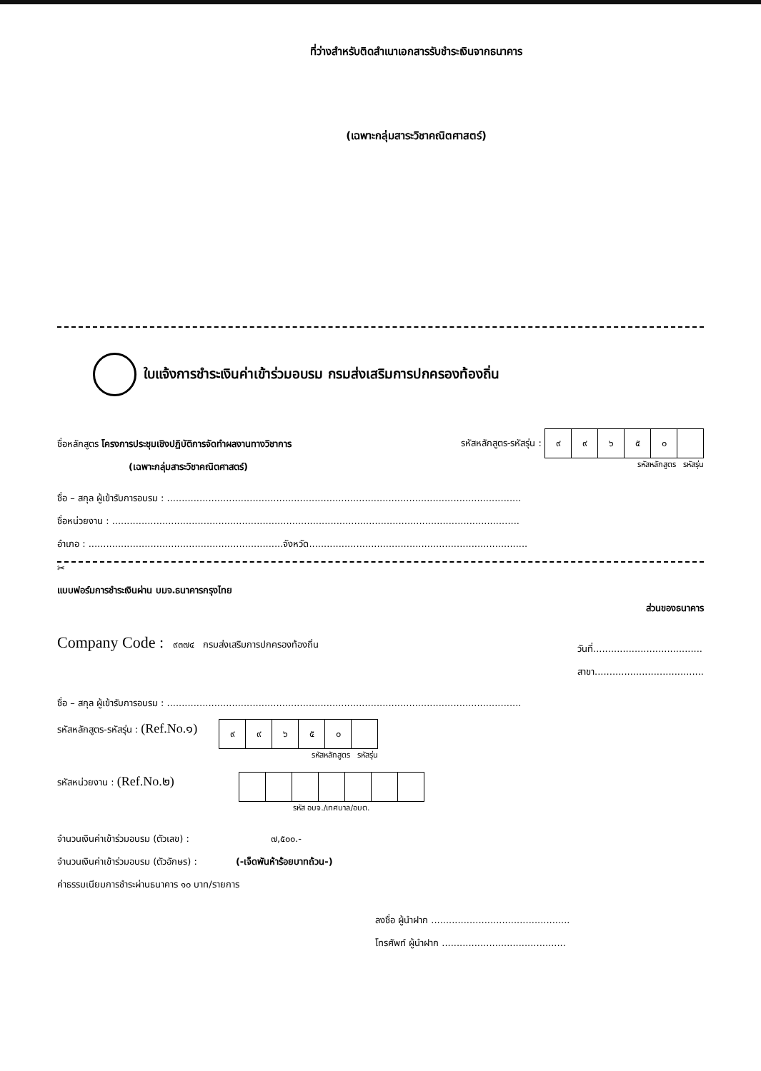ที่ว่างสำหรับติดสำเนาเอกสารรับชำระเงินจากธนาคาร
(เฉพาะกลุ่มสาระวิชาคณิตศาสตร์)
ใบแจ้งการชำระเงินค่าเข้าร่วมอบรม กรมส่งเสริมการปกครองท้องถิ่น
ชื่อหลักสูตร โครงการประชุมเชิงปฏิบัติการจัดทำผลงานทางวิชาการ
(เฉพาะกลุ่มสาระวิชาคณิตศาสตร์)
รหัสหลักสูตร-รหัสรุ่น :
| ๙ | ๙ | ๖ | ๕ | ๐ | |
รหัสหลักสูตร รหัสรุ่น
ชื่อ – สกุล ผู้เข้ารับการอบรม : ........................................................................................................................
ชื่อหน่วยงาน : ..........................................................................................................................................
อำเภอ : ..................................................................จังหวัด..........................................................................
✂
แบบฟอร์มการชำระเงินผ่าน บมจ.ธนาคารกรุงไทย ส่วนของธนาคาร
Company Code : ๙๓๗๔ กรมส่งเสริมการปกครองท้องถิ่น
วันที่.....................................
สาขา.....................................
ชื่อ – สกุล ผู้เข้ารับการอบรม : ........................................................................................................................
รหัสหลักสูตร-รหัสรุ่น : (Ref.No.๑)
| ๙ | ๙ | ๖ | ๕ | ๐ | |
รหัสหลักสูตร รหัสรุ่น
รหัสหน่วยงาน : (Ref.No.๒)
รหัส อบจ./เทศบาล/อบต.
จำนวนเงินค่าเข้าร่วมอบรม (ตัวเลข) : ๗,๕๐๐.-
จำนวนเงินค่าเข้าร่วมอบรม (ตัวอักษร) : (-เจ็ดพันห้าร้อยบาทถ้วน-)
ค่าธรรมเนียมการชำระผ่านธนาคาร ๑๐ บาท/รายการ
ลงชื่อ ผู้นำฝาก ...............................................
โทรศัพท์ ผู้นำฝาก ..........................................